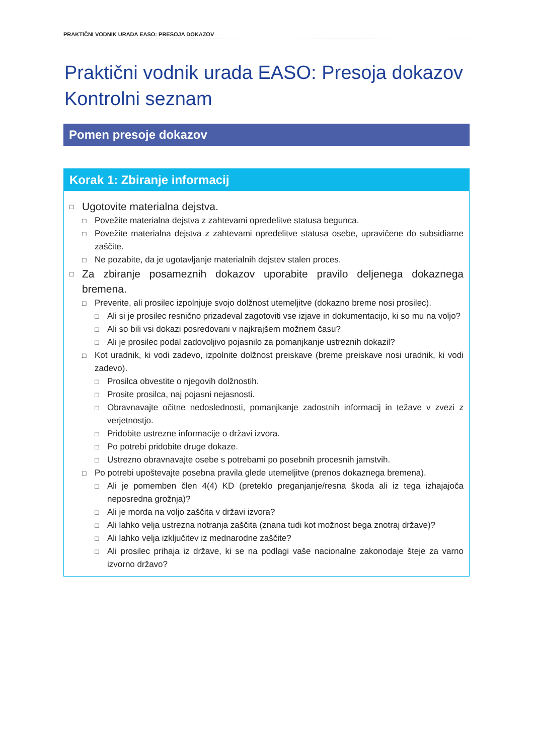PRAKTIČNI VODNIK URADA EASO: PRESOJA DOKAZOV
Praktični vodnik urada EASO: Presoja dokazov
Kontrolni seznam
Pomen presoje dokazov
Korak 1: Zbiranje informacij
□ Ugotovite materialna dejstva.
□ Povežite materialna dejstva z zahtevami opredelitve statusa begunca.
□ Povežite materialna dejstva z zahtevami opredelitve statusa osebe, upravičene do subsidiarne zaščite.
□ Ne pozabite, da je ugotavljanje materialnih dejstev stalen proces.
□ Za zbiranje posameznih dokazov uporabite pravilo deljenega dokaznega bremena.
□ Preverite, ali prosilec izpolnjuje svojo dolžnost utemeljitve (dokazno breme nosi prosilec).
□ Ali si je prosilec resnično prizadeval zagotoviti vse izjave in dokumentacijo, ki so mu na voljo?
□ Ali so bili vsi dokazi posredovani v najkrajšem možnem času?
□ Ali je prosilec podal zadovoljivo pojasnilo za pomanjkanje ustreznih dokazil?
□ Kot uradnik, ki vodi zadevo, izpolnite dolžnost preiskave (breme preiskave nosi uradnik, ki vodi zadevo).
□ Prosilca obvestite o njegovih dolžnostih.
□ Prosite prosilca, naj pojasni nejasnosti.
□ Obravnavajte očitne nedoslednosti, pomanjkanje zadostnih informacij in težave v zvezi z verjetnostjo.
□ Pridobite ustrezne informacije o državi izvora.
□ Po potrebi pridobite druge dokaze.
□ Ustrezno obravnavajte osebe s potrebami po posebnih procesnih jamstvih.
□ Po potrebi upoštevajte posebna pravila glede utemeljitve (prenos dokaznega bremena).
□ Ali je pomemben člen 4(4) KD (preteklo preganjanje/resna škoda ali iz tega izhajajoča neposredna grožnja)?
□ Ali je morda na voljo zaščita v državi izvora?
□ Ali lahko velja ustrezna notranja zaščita (znana tudi kot možnost bega znotraj države)?
□ Ali lahko velja izključitev iz mednarodne zaščite?
□ Ali prosilec prihaja iz države, ki se na podlagi vaše nacionalne zakonodaje šteje za varno izvorno državo?